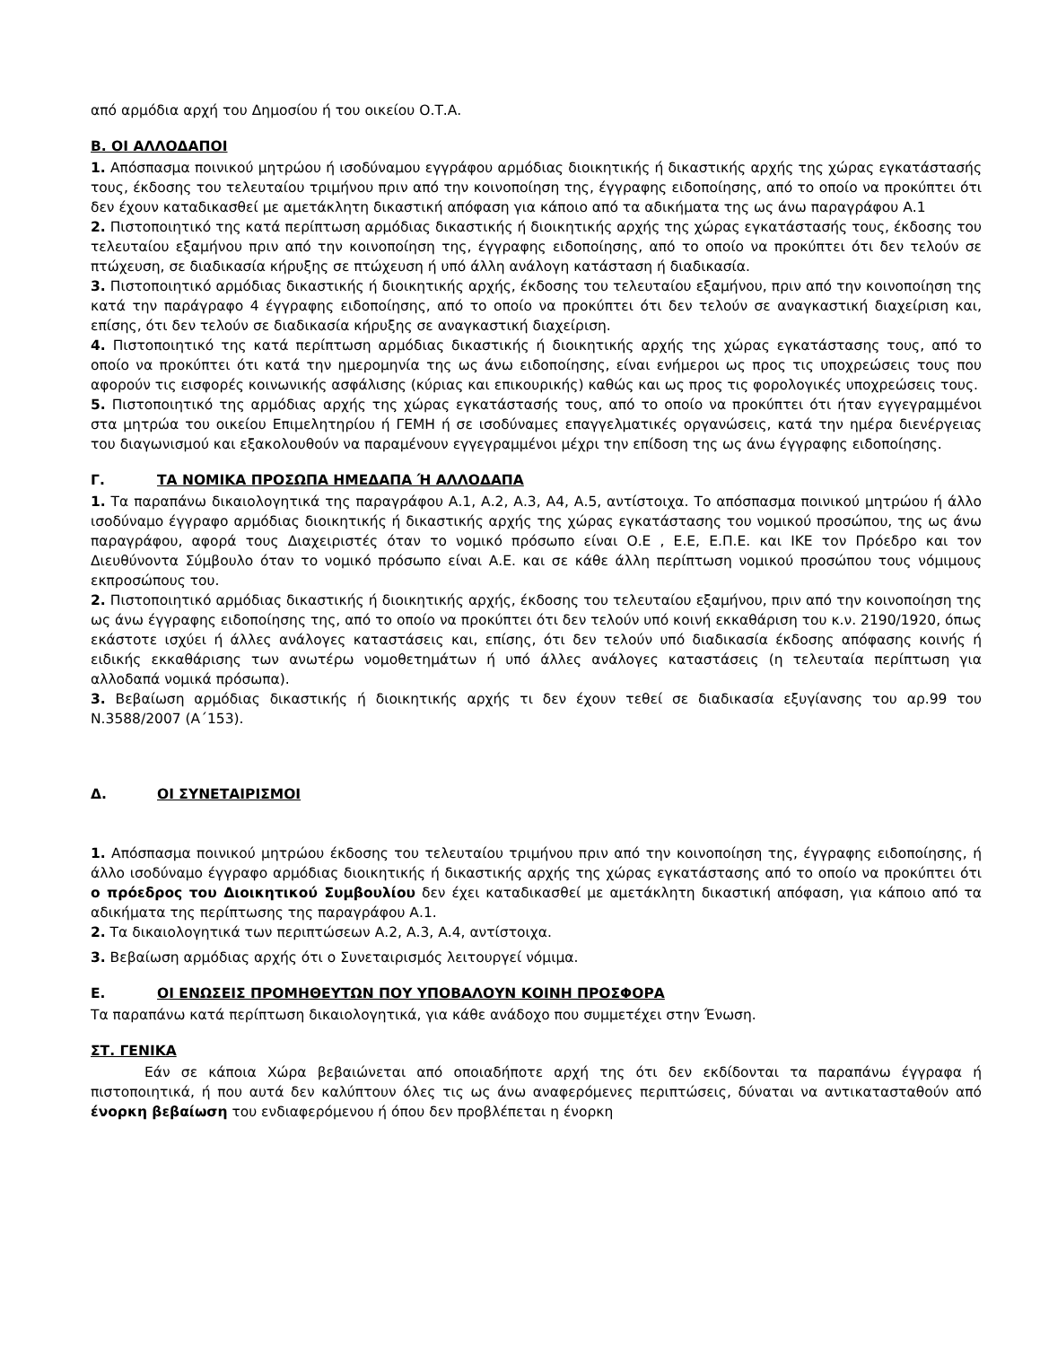από αρμόδια αρχή του Δημοσίου ή του οικείου Ο.Τ.Α.
Β. ΟΙ ΑΛΛΟΔΑΠΟΙ
1. Απόσπασμα ποινικού μητρώου ή ισοδύναμου εγγράφου αρμόδιας διοικητικής ή δικαστικής αρχής της χώρας εγκατάστασής τους, έκδοσης του τελευταίου τριμήνου πριν από την κοινοποίηση της, έγγραφης ειδοποίησης, από το οποίο να προκύπτει ότι δεν έχουν καταδικασθεί με αμετάκλητη δικαστική απόφαση για κάποιο από τα αδικήματα της ως άνω παραγράφου Α.1
2. Πιστοποιητικό της κατά περίπτωση αρμόδιας δικαστικής ή διοικητικής αρχής της χώρας εγκατάστασής τους, έκδοσης του τελευταίου εξαμήνου πριν από την κοινοποίηση της, έγγραφης ειδοποίησης, από το οποίο να προκύπτει ότι δεν τελούν σε πτώχευση, σε διαδικασία κήρυξης σε πτώχευση ή υπό άλλη ανάλογη κατάσταση ή διαδικασία.
3. Πιστοποιητικό αρμόδιας δικαστικής ή διοικητικής αρχής, έκδοσης του τελευταίου εξαμήνου, πριν από την κοινοποίηση της κατά την παράγραφο 4 έγγραφης ειδοποίησης, από το οποίο να προκύπτει ότι δεν τελούν σε αναγκαστική διαχείριση και, επίσης, ότι δεν τελούν σε διαδικασία κήρυξης σε αναγκαστική διαχείριση.
4. Πιστοποιητικό της κατά περίπτωση αρμόδιας δικαστικής ή διοικητικής αρχής της χώρας εγκατάστασης τους, από το οποίο να προκύπτει ότι κατά την ημερομηνία της ως άνω ειδοποίησης, είναι ενήμεροι ως προς τις υποχρεώσεις τους που αφορούν τις εισφορές κοινωνικής ασφάλισης (κύριας και επικουρικής) καθώς και ως προς τις φορολογικές υποχρεώσεις τους.
5. Πιστοποιητικό της αρμόδιας αρχής της χώρας εγκατάστασής τους, από το οποίο να προκύπτει ότι ήταν εγγεγραμμένοι στα μητρώα του οικείου Επιμελητηρίου ή ΓΕΜΗ ή σε ισοδύναμες επαγγελματικές οργανώσεις, κατά την ημέρα διενέργειας του διαγωνισμού και εξακολουθούν να παραμένουν εγγεγραμμένοι μέχρι την επίδοση της ως άνω έγγραφης ειδοποίησης.
Γ. ΤΑ ΝΟΜΙΚΑ ΠΡΟΣΩΠΑ ΗΜΕΔΑΠΑ Ή ΑΛΛΟΔΑΠΑ
1. Τα παραπάνω δικαιολογητικά της παραγράφου Α.1, Α.2, Α.3, Α4, Α.5, αντίστοιχα. Το απόσπασμα ποινικού μητρώου ή άλλο ισοδύναμο έγγραφο αρμόδιας διοικητικής ή δικαστικής αρχής της χώρας εγκατάστασης του νομικού προσώπου, της ως άνω παραγράφου, αφορά τους Διαχειριστές όταν το νομικό πρόσωπο είναι Ο.Ε , Ε.Ε, Ε.Π.Ε. και ΙΚΕ τον Πρόεδρο και τον Διευθύνοντα Σύμβουλο όταν το νομικό πρόσωπο είναι Α.Ε. και σε κάθε άλλη περίπτωση νομικού προσώπου τους νόμιμους εκπροσώπους του.
2. Πιστοποιητικό αρμόδιας δικαστικής ή διοικητικής αρχής, έκδοσης του τελευταίου εξαμήνου, πριν από την κοινοποίηση της ως άνω έγγραφης ειδοποίησης της, από το οποίο να προκύπτει ότι δεν τελούν υπό κοινή εκκαθάριση του κ.ν. 2190/1920, όπως εκάστοτε ισχύει ή άλλες ανάλογες καταστάσεις και, επίσης, ότι δεν τελούν υπό διαδικασία έκδοσης απόφασης κοινής ή ειδικής εκκαθάρισης των ανωτέρω νομοθετημάτων ή υπό άλλες ανάλογες καταστάσεις (η τελευταία περίπτωση για αλλοδαπά νομικά πρόσωπα).
3. Βεβαίωση αρμόδιας δικαστικής ή διοικητικής αρχής τι δεν έχουν τεθεί σε διαδικασία εξυγίανσης του αρ.99 του Ν.3588/2007 (Α΄153).
Δ. ΟΙ ΣΥΝΕΤΑΙΡΙΣΜΟΙ
1. Απόσπασμα ποινικού μητρώου έκδοσης του τελευταίου τριμήνου πριν από την κοινοποίηση της, έγγραφης ειδοποίησης, ή άλλο ισοδύναμο έγγραφο αρμόδιας διοικητικής ή δικαστικής αρχής της χώρας εγκατάστασης από το οποίο να προκύπτει ότι ο πρόεδρος του Διοικητικού Συμβουλίου δεν έχει καταδικασθεί με αμετάκλητη δικαστική απόφαση, για κάποιο από τα αδικήματα της περίπτωσης της παραγράφου Α.1.
2. Τα δικαιολογητικά των περιπτώσεων Α.2, Α.3, Α.4, αντίστοιχα.
3. Βεβαίωση αρμόδιας αρχής ότι ο Συνεταιρισμός λειτουργεί νόμιμα.
Ε. ΟΙ ΕΝΩΣΕΙΣ ΠΡΟΜΗΘΕΥΤΩΝ ΠΟΥ ΥΠΟΒΑΛΟΥΝ ΚΟΙΝΗ ΠΡΟΣΦΟΡΑ
Τα παραπάνω κατά περίπτωση δικαιολογητικά, για κάθε ανάδοχο που συμμετέχει στην Ένωση.
ΣΤ. ΓΕΝΙΚΑ
Εάν σε κάποια Χώρα βεβαιώνεται από οποιαδήποτε αρχή της ότι δεν εκδίδονται τα παραπάνω έγγραφα ή πιστοποιητικά, ή που αυτά δεν καλύπτουν όλες τις ως άνω αναφερόμενες περιπτώσεις, δύναται να αντικατασταθούν από ένορκη βεβαίωση του ενδιαφερόμενου ή όπου δεν προβλέπεται η ένορκη